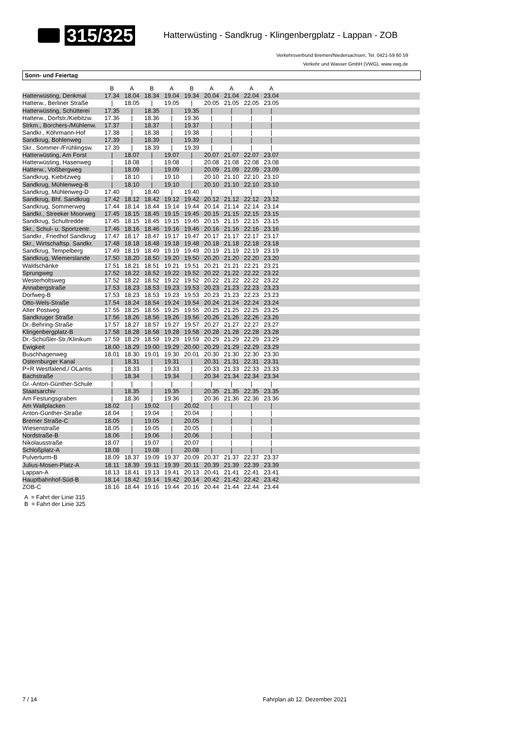315/325
Hatterwüsting - Sandkrug - Klingenbergplatz - Lappan - ZOB
Verkehrsverbund Bremen/Niedersachsen, Tel. 0421-59 60 59
Verkehr und Wasser GmbH (VWG), www.vwg.de
Sonn- und Feiertag
| | B | A | B | A | B | A | A | A | A | |
| --- | --- | --- | --- | --- | --- | --- | --- | --- | --- | --- |
| Hatterwüsting, Denkmal | 17.34 | 18.04 | 18.34 | 19.04 | 19.34 | 20.04 | 21.04 | 22.04 | 23.04 | |
| Hatterw., Berliner Straße | / | 18.05 | / | 19.05 | / | 20.05 | 21.05 | 22.05 | 23.05 | |
| Hatterwüsting, Schütterei | 17.35 | / | 18.35 | / | 19.35 | / | / | / | / | |
| Hatterw., Dorfstr./Kiebitzw. | 17.36 | / | 18.36 | / | 19.36 | / | / | / | / | |
| Strkm., Borchers-/Mühlenw. | 17.37 | / | 18.37 | / | 19.37 | / | / | / | / | |
| Sandkr., Köhrmann-Hof | 17.38 | / | 18.38 | / | 19.38 | / | / | / | / | |
| Sandkrug, Bohlenweg | 17.39 | / | 18.39 | / | 19.39 | / | / | / | / | |
| Skr., Sommer-/Frühlingsw. | 17.39 | / | 18.39 | / | 19.39 | / | / | / | / | |
| Hatterwüsting, Am Forst | / | 18.07 | / | 19.07 | / | 20.07 | 21.07 | 22.07 | 23.07 | |
| Hatterwüsting, Hasenweg | / | 18.08 | / | 19.08 | / | 20.08 | 21.08 | 22.08 | 23.08 | |
| Hatterw., Voßbergweg | / | 18.09 | / | 19.09 | / | 20.09 | 21.09 | 22.09 | 23.09 | |
| Sandkrug, Kiebitzweg | / | 18.10 | / | 19.10 | / | 20.10 | 21.10 | 22.10 | 23.10 | |
| Sandkrug, Mühlenweg-B | / | 18.10 | / | 19.10 | / | 20.10 | 21.10 | 22.10 | 23.10 | |
| Sandkrug, Mühlenweg-D | 17.40 | / | 18.40 | / | 19.40 | / | / | / | / | |
| Sandkrug, Bhf. Sandkrug | 17.42 | 18.12 | 18.42 | 19.12 | 19.42 | 20.12 | 21.12 | 22.12 | 23.12 | |
| Sandkrug, Sommerweg | 17.44 | 18.14 | 18.44 | 19.14 | 19.44 | 20.14 | 21.14 | 22.14 | 23.14 | |
| Sandkr., Streeker Moorweg | 17.45 | 18.15 | 18.45 | 19.15 | 19.45 | 20.15 | 21.15 | 22.15 | 23.15 | |
| Sandkrug, Schultredde | 17.45 | 18.15 | 18.45 | 19.15 | 19.45 | 20.15 | 21.15 | 22.15 | 23.15 | |
| Skr., Schul- u. Sportzentr. | 17.46 | 18.16 | 18.46 | 19.16 | 19.46 | 20.16 | 21.16 | 22.16 | 23.16 | |
| Sandkr., Friedhof Sandkrug | 17.47 | 18.17 | 18.47 | 19.17 | 19.47 | 20.17 | 21.17 | 22.17 | 23.17 | |
| Skr., Wirtschaftsp. Sandkr. | 17.48 | 18.18 | 18.48 | 19.18 | 19.48 | 20.18 | 21.18 | 22.18 | 23.18 | |
| Sandkrug, Tempelberg | 17.49 | 18.19 | 18.49 | 19.19 | 19.49 | 20.19 | 21.19 | 22.19 | 23.19 | |
| Sandkrug, Wiemerslande | 17.50 | 18.20 | 18.50 | 19.20 | 19.50 | 20.20 | 21.20 | 22.20 | 23.20 | |
| Waldschänke | 17.51 | 18.21 | 18.51 | 19.21 | 19.51 | 20.21 | 21.21 | 22.21 | 23.21 | |
| Sprungweg | 17.52 | 18.22 | 18.52 | 19.22 | 19.52 | 20.22 | 21.22 | 22.22 | 23.22 | |
| Westerholtsweg | 17.52 | 18.22 | 18.52 | 19.22 | 19.52 | 20.22 | 21.22 | 22.22 | 23.22 | |
| Annabergstraße | 17.53 | 18.23 | 18.53 | 19.23 | 19.53 | 20.23 | 21.23 | 22.23 | 23.23 | |
| Dorfweg-B | 17.53 | 18.23 | 18.53 | 19.23 | 19.53 | 20.23 | 21.23 | 22.23 | 23.23 | |
| Otto-Wels-Straße | 17.54 | 18.24 | 18.54 | 19.24 | 19.54 | 20.24 | 21.24 | 22.24 | 23.24 | |
| Alter Postweg | 17.55 | 18.25 | 18.55 | 19.25 | 19.55 | 20.25 | 21.25 | 22.25 | 23.25 | |
| Sandkruger Straße | 17.56 | 18.26 | 18.56 | 19.26 | 19.56 | 20.26 | 21.26 | 22.26 | 23.26 | |
| Dr.-Behring-Straße | 17.57 | 18.27 | 18.57 | 19.27 | 19.57 | 20.27 | 21.27 | 22.27 | 23.27 | |
| Klingenbergplatz-B | 17.58 | 18.28 | 18.58 | 19.28 | 19.58 | 20.28 | 21.28 | 22.28 | 23.28 | |
| Dr.-Schüßler-Str./Klinikum | 17.59 | 18.29 | 18.59 | 19.29 | 19.59 | 20.29 | 21.29 | 22.29 | 23.29 | |
| Ewigkeit | 18.00 | 18.29 | 19.00 | 19.29 | 20.00 | 20.29 | 21.29 | 22.29 | 23.29 | |
| Buschhagenweg | 18.01 | 18.30 | 19.01 | 19.30 | 20.01 | 20.30 | 21.30 | 22.30 | 23.30 | |
| Osternburger Kanal | / | 18.31 | / | 19.31 | / | 20.31 | 21.31 | 22.31 | 23.31 | |
| P+R Westfalend./ OLantis | / | 18.33 | / | 19.33 | / | 20.33 | 21.33 | 22.33 | 23.33 | |
| Bachstraße | / | 18.34 | / | 19.34 | / | 20.34 | 21.34 | 22.34 | 23.34 | |
| Gr.-Anton-Günther-Schule | / | / | / | / | / | / | / | / | / | |
| Staatsarchiv | / | 18.35 | / | 19.35 | / | 20.35 | 21.35 | 22.35 | 23.35 | |
| Am Festungsgraben | / | 18.36 | / | 19.36 | / | 20.36 | 21.36 | 22.36 | 23.36 | |
| Am Wallplacken | 18.02 | / | 19.02 | / | 20.02 | / | / | / | / | |
| Anton-Günther-Straße | 18.04 | / | 19.04 | / | 20.04 | / | / | / | / | |
| Bremer Straße-C | 18.05 | / | 19.05 | / | 20.05 | / | / | / | / | |
| Wiesenstraße | 18.05 | / | 19.05 | / | 20.05 | / | / | / | / | |
| Nordstraße-B | 18.06 | / | 19.06 | / | 20.06 | / | / | / | / | |
| Nikolausstraße | 18.07 | / | 19.07 | / | 20.07 | / | / | / | / | |
| Schloßplatz-A | 18.08 | / | 19.08 | / | 20.08 | / | / | / | / | |
| Pulverturm-B | 18.09 | 18.37 | 19.09 | 19.37 | 20.09 | 20.37 | 21.37 | 22.37 | 23.37 | |
| Julius-Mosen-Platz-A | 18.11 | 18.39 | 19.11 | 19.39 | 20.11 | 20.39 | 21.39 | 22.39 | 23.39 | |
| Lappan-A | 18.13 | 18.41 | 19.13 | 19.41 | 20.13 | 20.41 | 21.41 | 22.41 | 23.41 | |
| Hauptbahnhof-Süd-B | 18.14 | 18.42 | 19.14 | 19.42 | 20.14 | 20.42 | 21.42 | 22.42 | 23.42 | |
| ZOB-C | 18.16 | 18.44 | 19.16 | 19.44 | 20.16 | 20.44 | 21.44 | 22.44 | 23.44 | |
A = Fahrt der Linie 315
B = Fahrt der Linie 325
7 / 14 Fahrplan ab 12. Dezember 2021